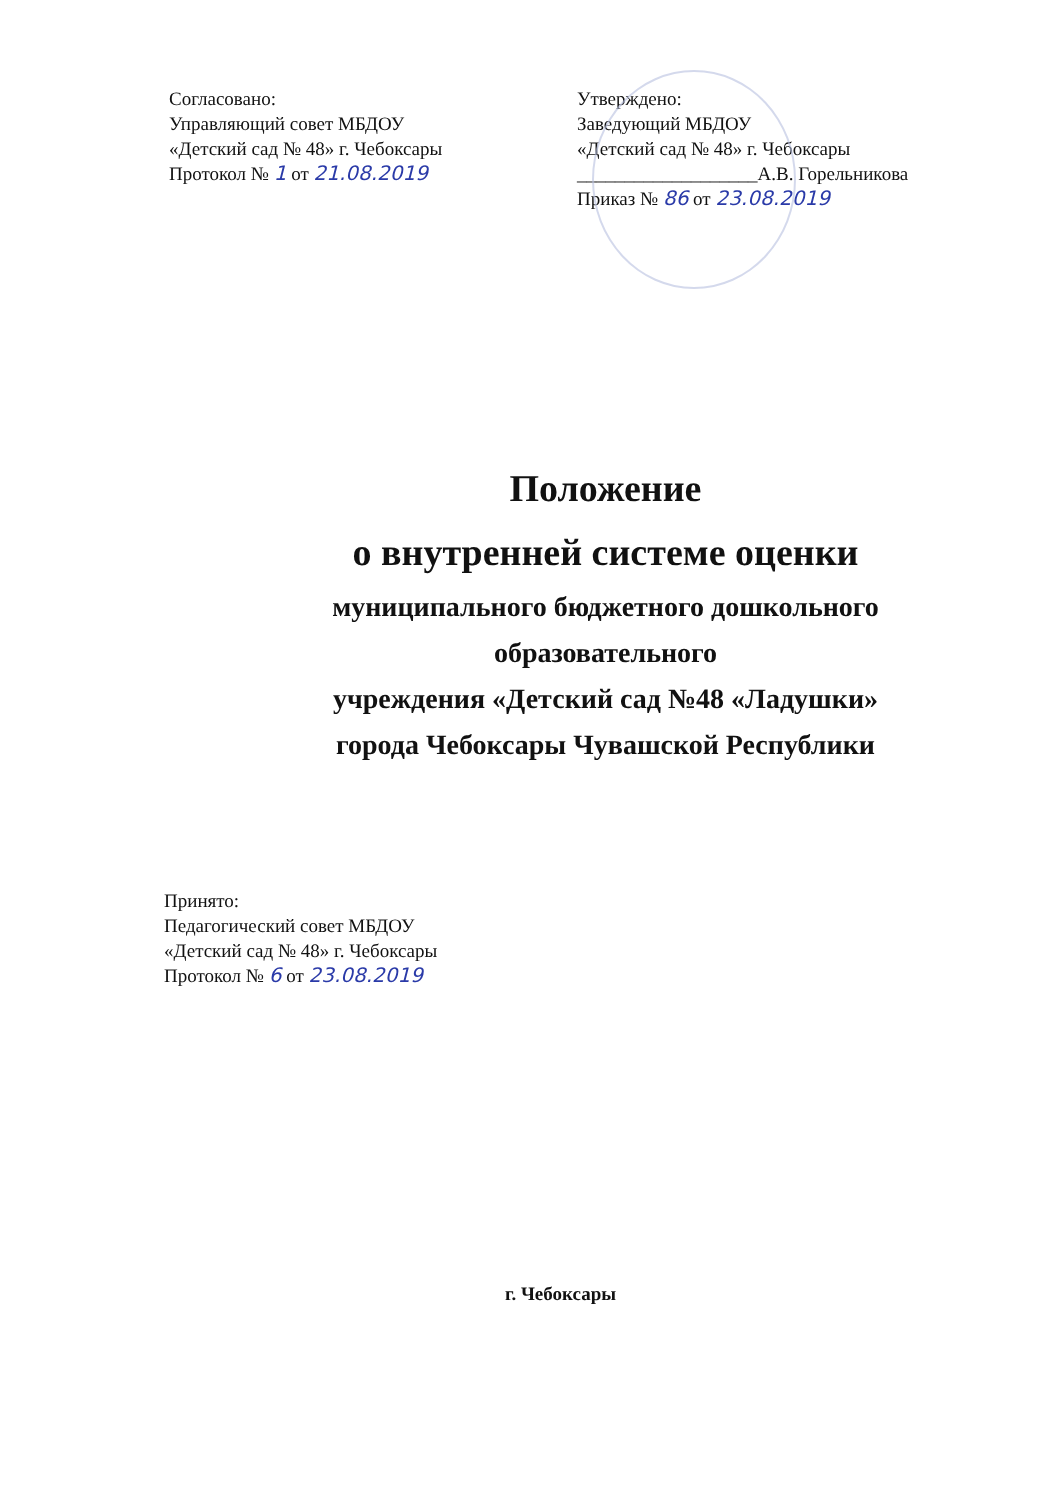Согласовано:
Управляющий совет МБДОУ
«Детский сад № 48» г. Чебоксары
Протокол № 1 от 21.08.2019
Утверждено:
Заведующий МБДОУ
«Детский сад № 48» г. Чебоксары
___________________А.В. Горельникова
Приказ № 86 от 23.08.2019
Положение
о внутренней системе оценки
муниципального бюджетного дошкольного
образовательного
учреждения «Детский сад №48 «Ладушки»
города Чебоксары Чувашской Республики
Принято:
Педагогический совет МБДОУ
«Детский сад № 48» г. Чебоксары
Протокол № 6 от 23.08.2019
г. Чебоксары